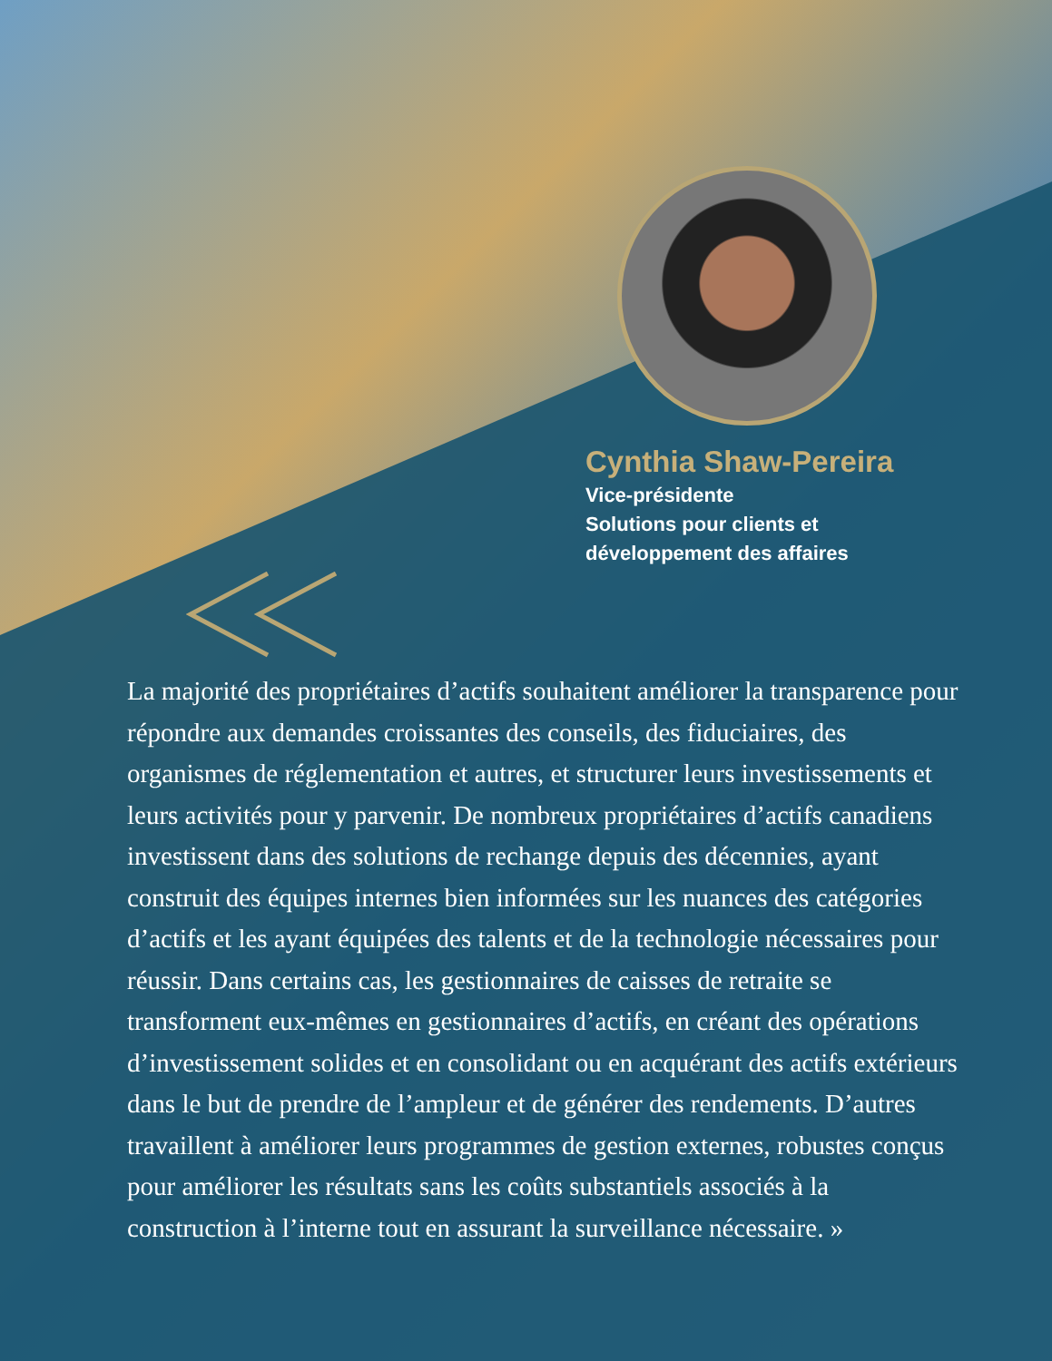Cynthia Shaw-Pereira
Vice-présidente
Solutions pour clients et
développement des affaires
La majorité des propriétaires d’actifs souhaitent améliorer la transparence pour répondre aux demandes croissantes des conseils, des fiduciaires, des organismes de réglementation et autres, et structurer leurs investissements et leurs activités pour y parvenir. De nombreux propriétaires d’actifs canadiens investissent dans des solutions de rechange depuis des décennies, ayant construit des équipes internes bien informées sur les nuances des catégories d’actifs et les ayant équipées des talents et de la technologie nécessaires pour réussir. Dans certains cas, les gestionnaires de caisses de retraite se transforment eux-mêmes en gestionnaires d’actifs, en créant des opérations d’investissement solides et en consolidant ou en acquérant des actifs extérieurs dans le but de prendre de l’ampleur et de générer des rendements. D’autres travaillent à améliorer leurs programmes de gestion externes, robustes conçus pour améliorer les résultats sans les coûts substantiels associés à la construction à l’interne tout en assurant la surveillance nécessaire. »